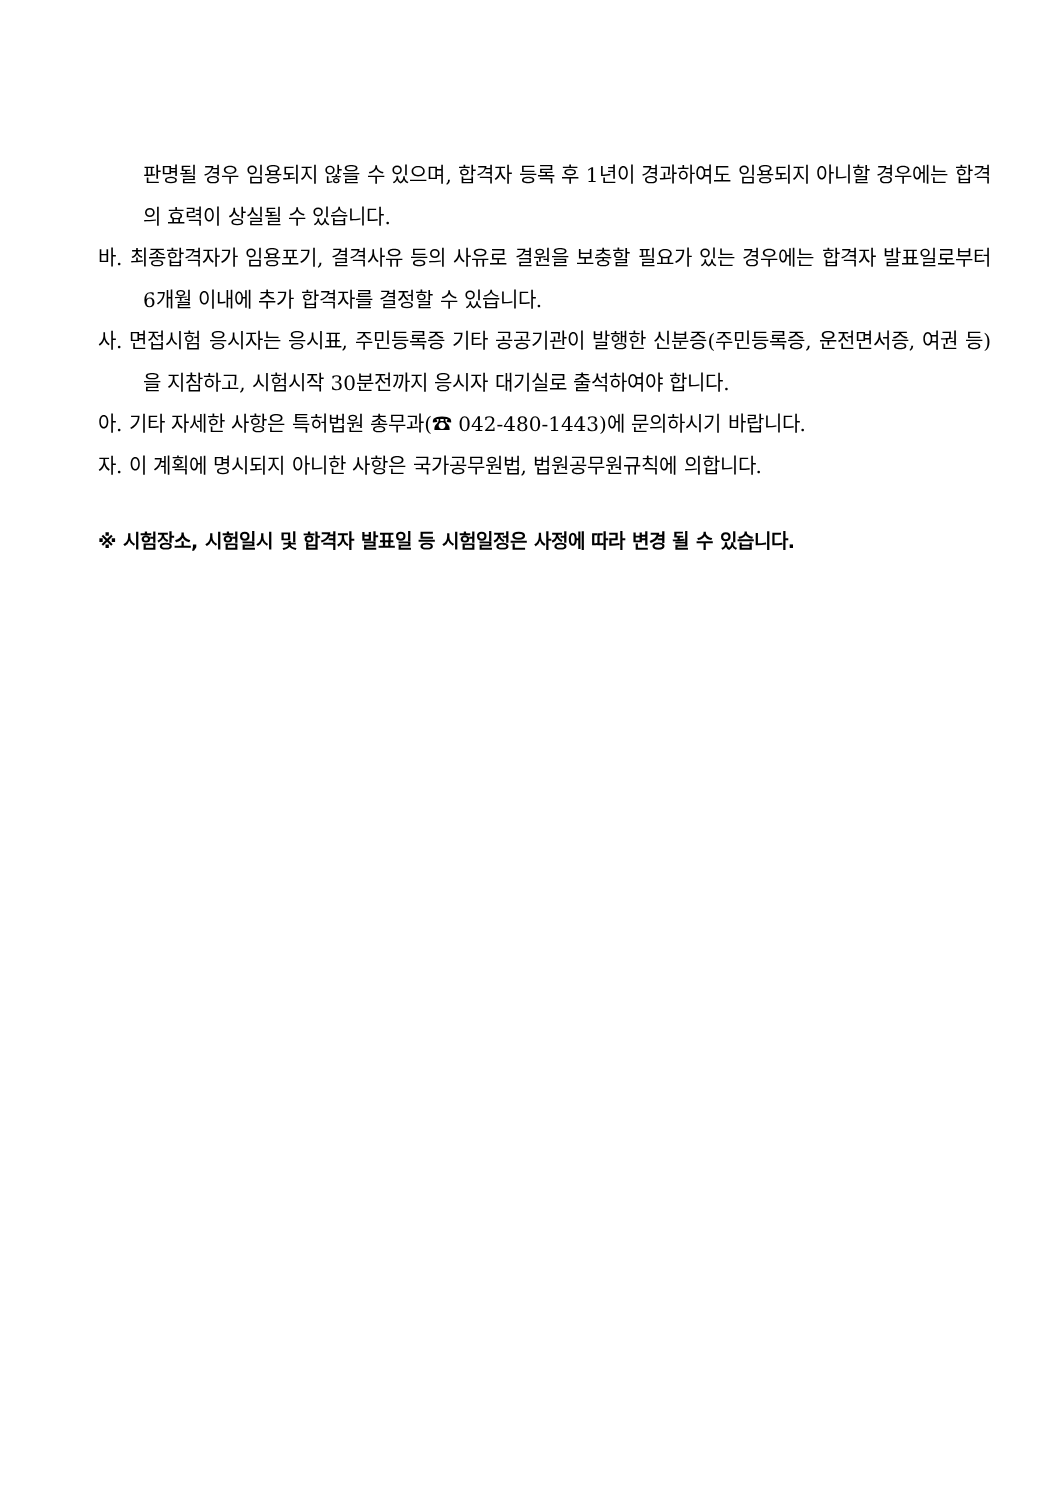판명될 경우 임용되지 않을 수 있으며, 합격자 등록 후 1년이 경과하여도 임용되지 아니할 경우에는 합격의 효력이 상실될 수 있습니다.
바. 최종합격자가 임용포기, 결격사유 등의 사유로 결원을 보충할 필요가 있는 경우에는 합격자 발표일로부터 6개월 이내에 추가 합격자를 결정할 수 있습니다.
사. 면접시험 응시자는 응시표, 주민등록증 기타 공공기관이 발행한 신분증(주민등록증, 운전면서증, 여권 등)을 지참하고, 시험시작 30분전까지 응시자 대기실로 출석하여야 합니다.
아. 기타 자세한 사항은 특허법원 총무과(☎ 042-480-1443)에 문의하시기 바랍니다.
자. 이 계획에 명시되지 아니한 사항은 국가공무원법, 법원공무원규칙에 의합니다.
※ 시험장소, 시험일시 및 합격자 발표일 등 시험일정은 사정에 따라 변경 될 수 있습니다.